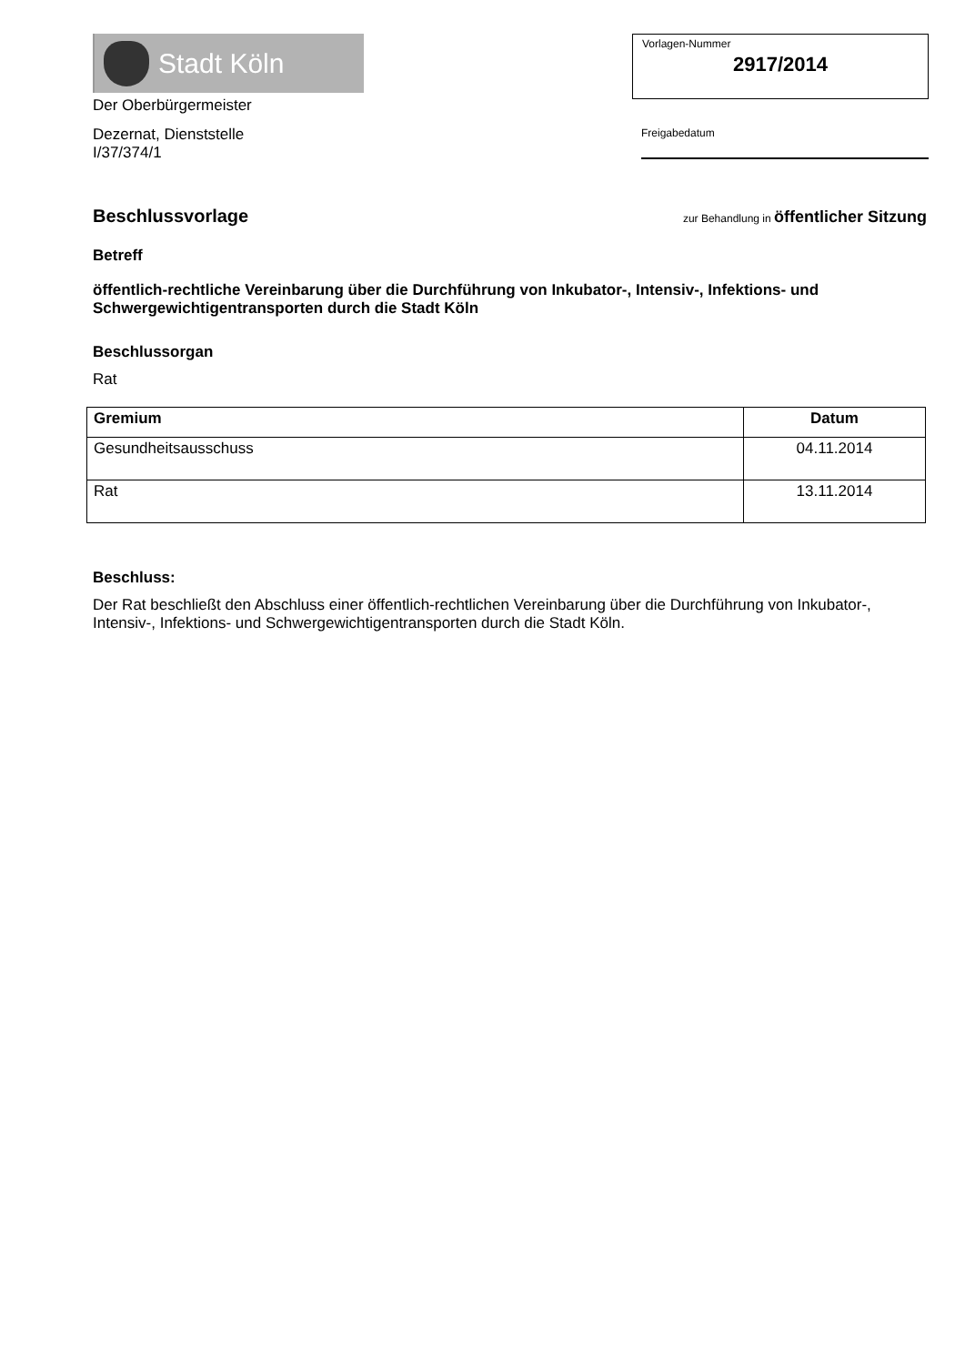Stadt Köln
Der Oberbürgermeister
Dezernat, Dienststelle
I/37/374/1
Vorlagen-Nummer
2917/2014
Freigabedatum
Beschlussvorlage zur Behandlung in öffentlicher Sitzung
Betreff
öffentlich-rechtliche Vereinbarung über die Durchführung von Inkubator-, Intensiv-, Infektions- und Schwergewichtigentransporten durch die Stadt Köln
Beschlussorgan
Rat
| Gremium | Datum |
| --- | --- |
| Gesundheitsausschuss | 04.11.2014 |
| Rat | 13.11.2014 |
Beschluss:
Der Rat beschließt den Abschluss einer öffentlich-rechtlichen Vereinbarung über die Durchführung von Inkubator-, Intensiv-, Infektions- und Schwergewichtigentransporten durch die Stadt Köln.